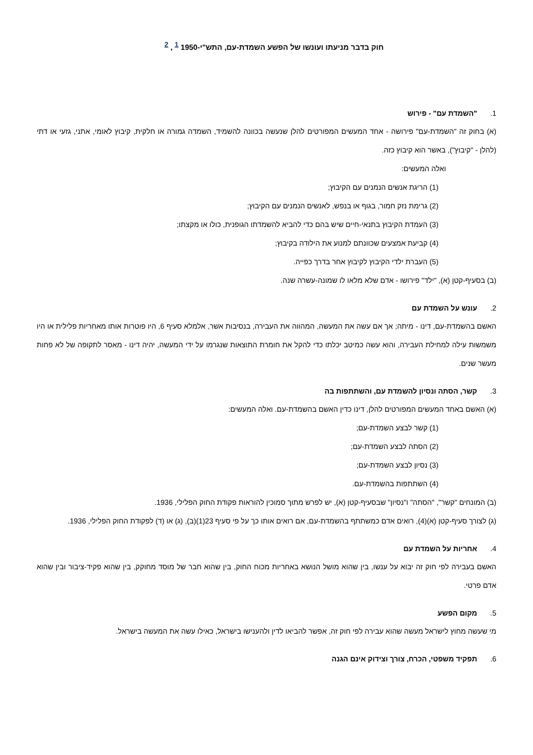חוק בדבר מניעתו ועונשו של הפשע השמדת-עם, התש"י-1950 <sup>1</sup> , <sup>2</sup>
1. "השמדת עם" - פירוש
(א) בחוק זה "השמדת-עם" פירושה - אחד המעשים המפורטים להלן שנעשה בכוונה להשמיד, השמדה גמורה או חלקית, קיבוץ לאומי, אתני, גזעי או דתי (להלן - "קיבוץ"), באשר הוא קיבוץ כזה.
ואלה המעשים:
(1) הריגת אנשים הנמנים עם הקיבוץ;
(2) גרימת נזק חמור, בגוף או בנפש, לאנשים הנמנים עם הקיבוץ;
(3) העמדת הקיבוץ בתנאי-חיים שיש בהם כדי להביא להשמדתו הגופנית, כולו או מקצתו;
(4) קביעת אמצעים שכוונתם למנוע את הילודה בקיבוץ;
(5) העברת ילדי הקיבוץ לקיבוץ אחר בדרך כפייה.
(ב) בסעיף-קטן (א), "ילד" פירושו - אדם שלא מלאו לו שמונה-עשרה שנה.
2. עונש על השמדת עם
האשם בהשמדת-עם, דינו - מיתה; אך אם עשה את המעשה, המהווה את העבירה, בנסיבות אשר, אלמלא סעיף 6, היו פוטרות אותו מאחריות פלילית או היו משמשות עילה למחילת העבירה, והוא עשה כמיטב יכלתו כדי להקל את חומרת התוצאות שנגרמו על ידי המעשה, יהיה דינו - מאסר לתקופה של לא פחות מעשר שנים.
3. קשר, הסתה ונסיון להשמדת עם, והשתתפות בה
(א) האשם באחד המעשים המפורטים להלן, דינו כדין האשם בהשמדת-עם. ואלה המעשים:
(1) קשר לבצע השמדת-עם;
(2) הסתה לבצע השמדת-עם;
(3) נסיון לבצע השמדת-עם;
(4) השתתפות בהשמדת-עם.
(ב) המונחים "קשר", "הסתה" ו"נסיון" שבסעיף-קטן (א), יש לפרש מתוך סמוכין להוראות פקודת החוק הפלילי, 1936.
(ג) לצורך סעיף-קטן (א)(4), רואים אדם כמשתתף בהשמדת-עם, אם רואים אותו כך על פי סעיף 23(1)(ב), (ג) או (ד) לפקודת החוק הפלילי, 1936.
4. אחריות על השמדת עם
האשם בעבירה לפי חוק זה יבוא על ענשו, בין שהוא מושל הנושא באחריות מכוח החוק, בין שהוא חבר של מוסד מחוקק, בין שהוא פקיד-ציבור ובין שהוא אדם פרטי.
5. מקום הפשע
מי שעשה מחוץ לישראל מעשה שהוא עבירה לפי חוק זה, אפשר להביאו לדין ולהענישו בישראל, כאילו עשה את המעשה בישראל.
6. תפקיד משפטי, הכרח, צורך וצידוק אינם הגנה